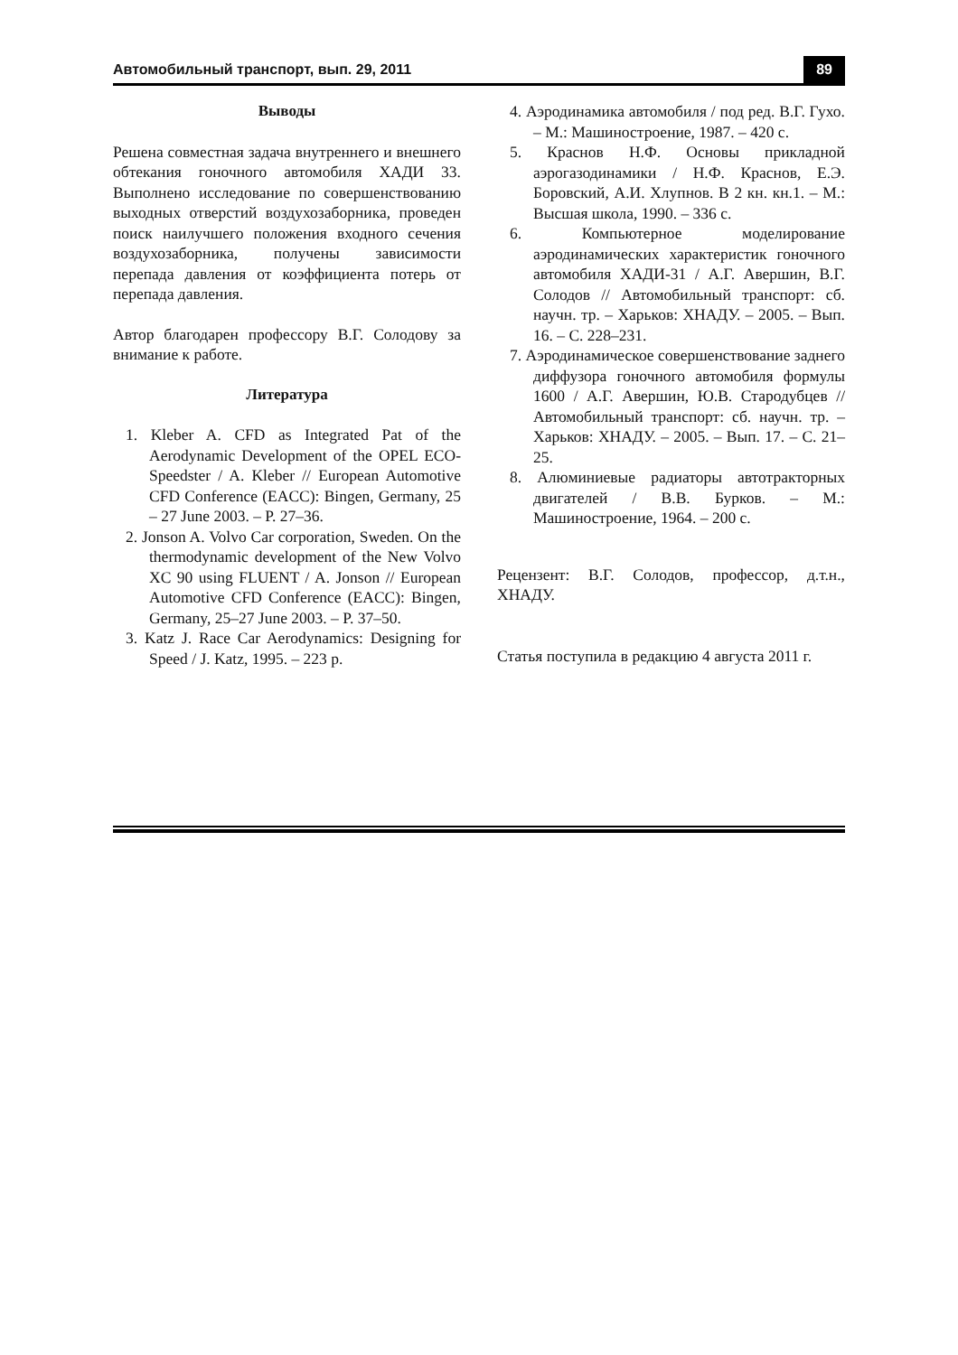Автомобильный транспорт, вып. 29, 2011 89
Выводы
Решена совместная задача внутреннего и внешнего обтекания гоночного автомобиля ХАДИ 33. Выполнено исследование по совершенствованию выходных отверстий воздухозаборника, проведен поиск наилучшего положения входного сечения воздухозаборника, получены зависимости перепада давления от коэффициента потерь от перепада давления.
Автор благодарен профессору В.Г. Солодову за внимание к работе.
Литература
1. Kleber A. CFD as Integrated Pat of the Aerodynamic Development of the OPEL ECO-Speedster / A. Kleber // European Automotive CFD Conference (EACC): Bingen, Germany, 25 – 27 June 2003. – P. 27–36.
2. Jonson A. Volvo Car corporation, Sweden. On the thermodynamic development of the New Volvo XC 90 using FLUENT / A. Jonson // European Automotive CFD Conference (EACC): Bingen, Germany, 25–27 June 2003. – P. 37–50.
3. Katz J. Race Car Aerodynamics: Designing for Speed / J. Katz, 1995. – 223 p.
4. Аэродинамика автомобиля / под ред. В.Г. Гухо. – М.: Машиностроение, 1987. – 420 с.
5. Краснов Н.Ф. Основы прикладной аэрогазодинамики / Н.Ф. Краснов, Е.Э. Боровский, А.И. Хлупнов. В 2 кн. кн.1. – М.: Высшая школа, 1990. – 336 с.
6. Компьютерное моделирование аэродинамических характеристик гоночного автомобиля ХАДИ-31 / А.Г. Авершин, В.Г. Солодов // Автомобильный транспорт: сб. научн. тр. – Харьков: ХНАДУ. – 2005. – Вып. 16. – С. 228–231.
7. Аэродинамическое совершенствование заднего диффузора гоночного автомобиля формулы 1600 / А.Г. Авершин, Ю.В. Стародубцев // Автомобильный транспорт: сб. научн. тр. – Харьков: ХНАДУ. – 2005. – Вып. 17. – С. 21–25.
8. Алюминиевые радиаторы автотракторных двигателей / В.В. Бурков. – М.: Машиностроение, 1964. – 200 с.
Рецензент: В.Г. Солодов, профессор, д.т.н., ХНАДУ.
Статья поступила в редакцию 4 августа 2011 г.